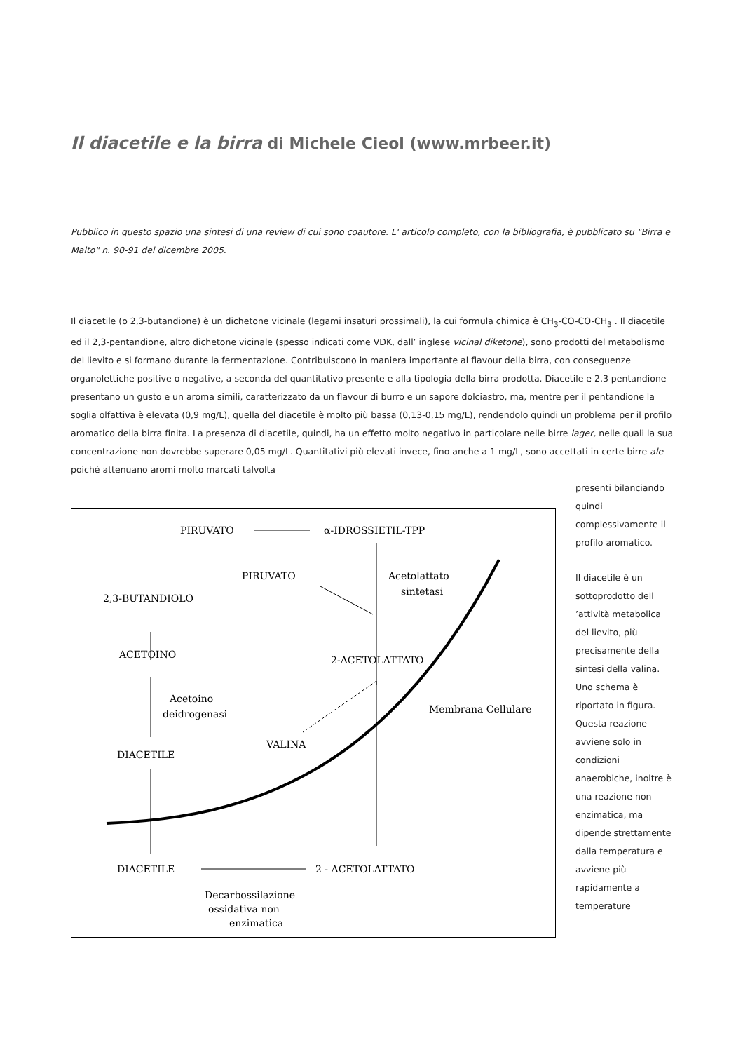Il diacetile e la birra di Michele Cieol (www.mrbeer.it)
Pubblico in questo spazio una sintesi di una review di cui sono coautore. L' articolo completo, con la bibliografia, è pubblicato su "Birra e Malto" n. 90-91 del dicembre 2005.
Il diacetile (o 2,3-butandione) è un dichetone vicinale (legami insaturi prossimali), la cui formula chimica è CH<sub>3</sub>-CO-CO-CH<sub>3</sub> . Il diacetile ed il 2,3-pentandione, altro dichetone vicinale (spesso indicati come VDK, dall’ inglese vicinal diketone), sono prodotti del metabolismo del lievito e si formano durante la fermentazione. Contribuiscono in maniera importante al flavour della birra, con conseguenze organolettiche positive o negative, a seconda del quantitativo presente e alla tipologia della birra prodotta. Diacetile e 2,3 pentandione presentano un gusto e un aroma simili, caratterizzato da un flavour di burro e un sapore dolciastro, ma, mentre per il pentandione la soglia olfattiva è elevata (0,9 mg/L), quella del diacetile è molto più bassa (0,13-0,15 mg/L), rendendolo quindi un problema per il profilo aromatico della birra finita. La presenza di diacetile, quindi, ha un effetto molto negativo in particolare nelle birre lager, nelle quali la sua concentrazione non dovrebbe superare 0,05 mg/L. Quantitativi più elevati invece, fino anche a 1 mg/L, sono accettati in certe birre ale poiché attenuano aromi molto marcati talvolta
PIRUVATO
α-IDROSSIETIL-TPP
PIRUVATO
Acetolattato
sintetasi
2,3-BUTANDIOLO
ACETOINO
Acetoino
deidrogenasi
2-ACETOLATTATO
Membrana Cellulare
VALINA
DIACETILE
DIACETILE
2 - ACETOLATTATO
Decarbossilazione
ossidativa non
enzimatica
presenti bilanciando quindi complessivamente il profilo aromatico.
Il diacetile è un sottoprodotto dell ’attività metabolica del lievito, più precisamente della sintesi della valina. Uno schema è riportato in figura. Questa reazione avviene solo in condizioni anaerobiche, inoltre è una reazione non enzimatica, ma dipende strettamente dalla temperatura e avviene più rapidamente a temperature